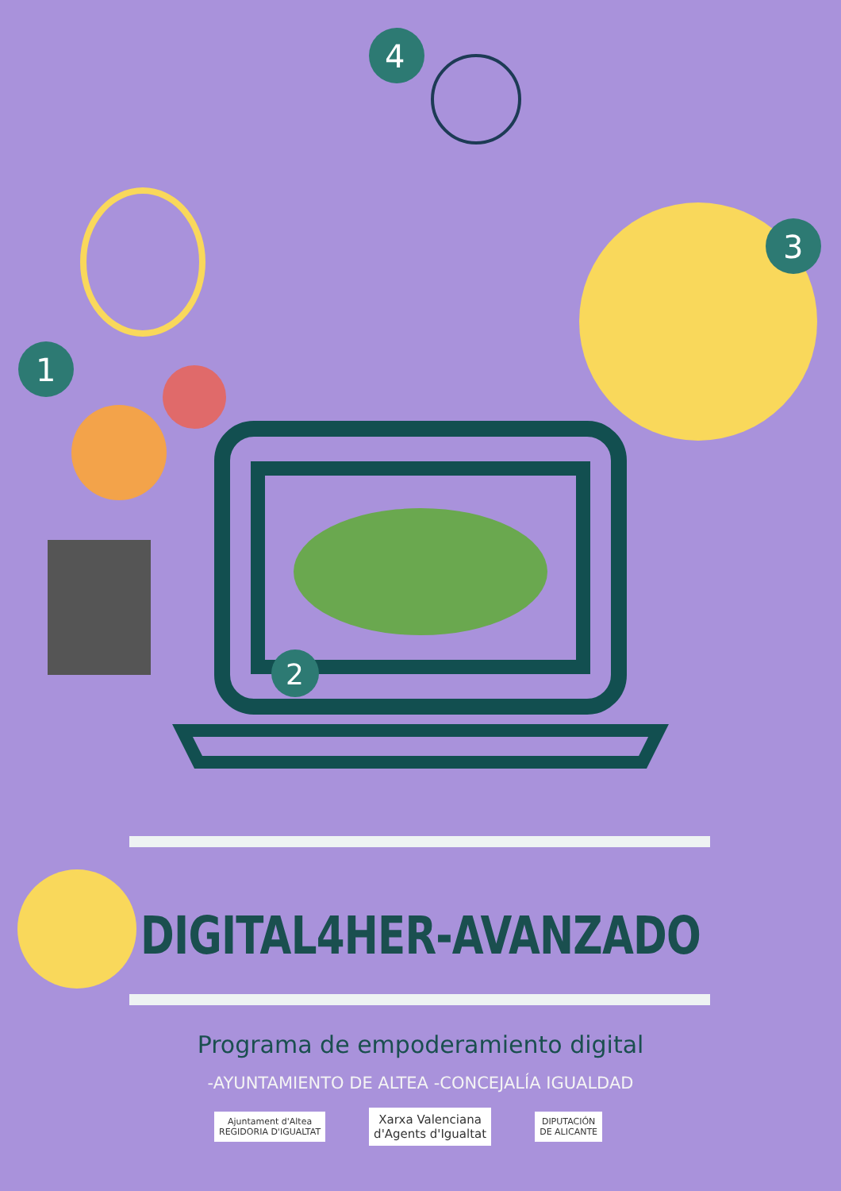1
4
3
2
DIGITAL4HER-AVANZADO
Programa de empoderamiento digital
-AYUNTAMIENTO DE ALTEA -CONCEJALÍA IGUALDAD
Ajuntament d'Altea
REGIDORIA D'IGUALTAT
Xarxa Valenciana
d'Agents d'Igualtat
DIPUTACIÓN
DE ALICANTE